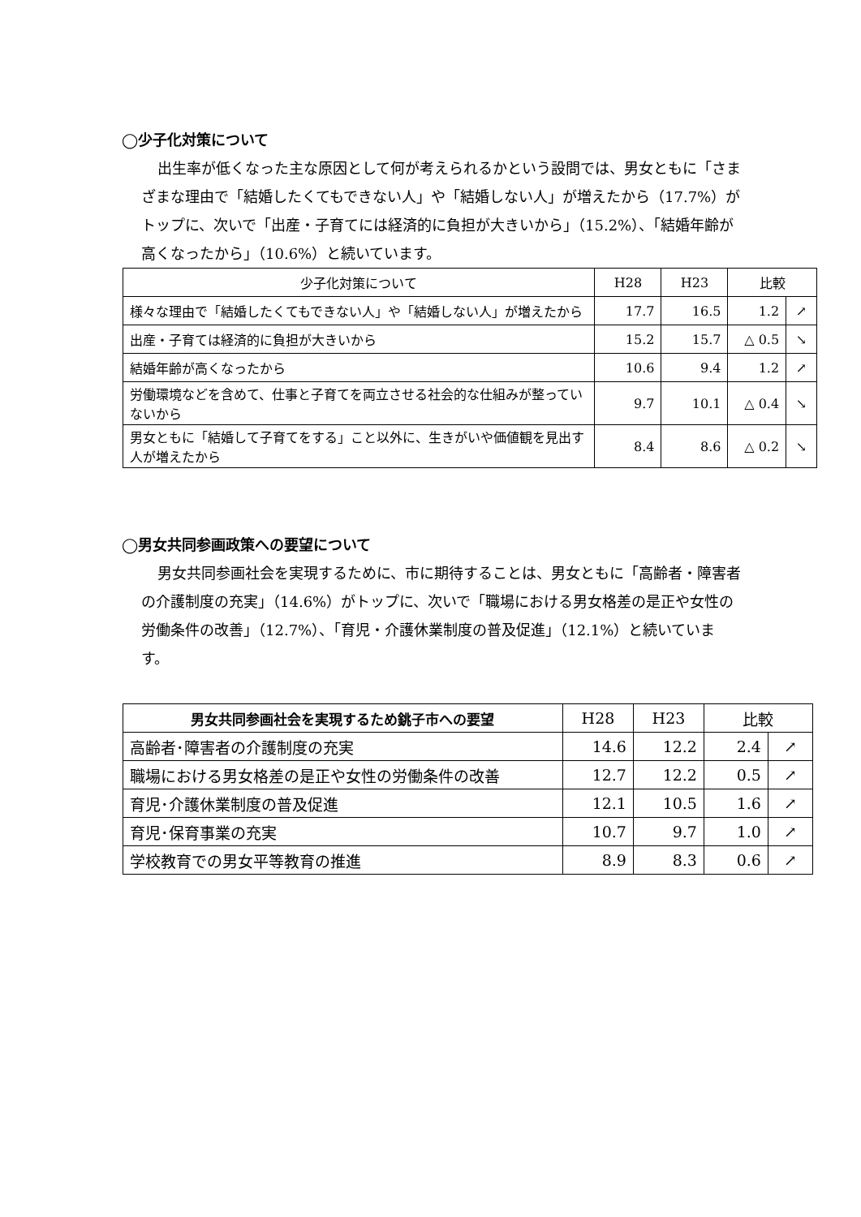◯少子化対策について
出生率が低くなった主な原因として何が考えられるかという設問では、男女ともに「さまざまな理由で「結婚したくてもできない人」や「結婚しない人」が増えたから（17.7%）がトップに、次いで「出産・子育てには経済的に負担が大きいから」（15.2%）、「結婚年齢が高くなったから」（10.6%）と続いています。
| 少子化対策について | H28 | H23 | 比較 | |
| --- | --- | --- | --- | --- |
| 様々な理由で「結婚したくてもできない人」や「結婚しない人」が増えたから | 17.7 | 16.5 | 1.2 | ↗ |
| 出産・子育ては経済的に負担が大きいから | 15.2 | 15.7 | △ 0.5 | ↘ |
| 結婚年齢が高くなったから | 10.6 | 9.4 | 1.2 | ↗ |
| 労働環境などを含めて、仕事と子育てを両立させる社会的な仕組みが整っていないから | 9.7 | 10.1 | △ 0.4 | ↘ |
| 男女ともに「結婚して子育てをする」こと以外に、生きがいや価値観を見出す人が増えたから | 8.4 | 8.6 | △ 0.2 | ↘ |
◯男女共同参画政策への要望について
男女共同参画社会を実現するために、市に期待することは、男女ともに「高齢者・障害者の介護制度の充実」（14.6%）がトップに、次いで「職場における男女格差の是正や女性の労働条件の改善」（12.7%）、「育児・介護休業制度の普及促進」（12.1%）と続いています。
| 男女共同参画社会を実現するため銚子市への要望 | H28 | H23 | 比較 | |
| --- | --- | --- | --- | --- |
| 高齢者･障害者の介護制度の充実 | 14.6 | 12.2 | 2.4 | ↗ |
| 職場における男女格差の是正や女性の労働条件の改善 | 12.7 | 12.2 | 0.5 | ↗ |
| 育児･介護休業制度の普及促進 | 12.1 | 10.5 | 1.6 | ↗ |
| 育児･保育事業の充実 | 10.7 | 9.7 | 1.0 | ↗ |
| 学校教育での男女平等教育の推進 | 8.9 | 8.3 | 0.6 | ↗ |